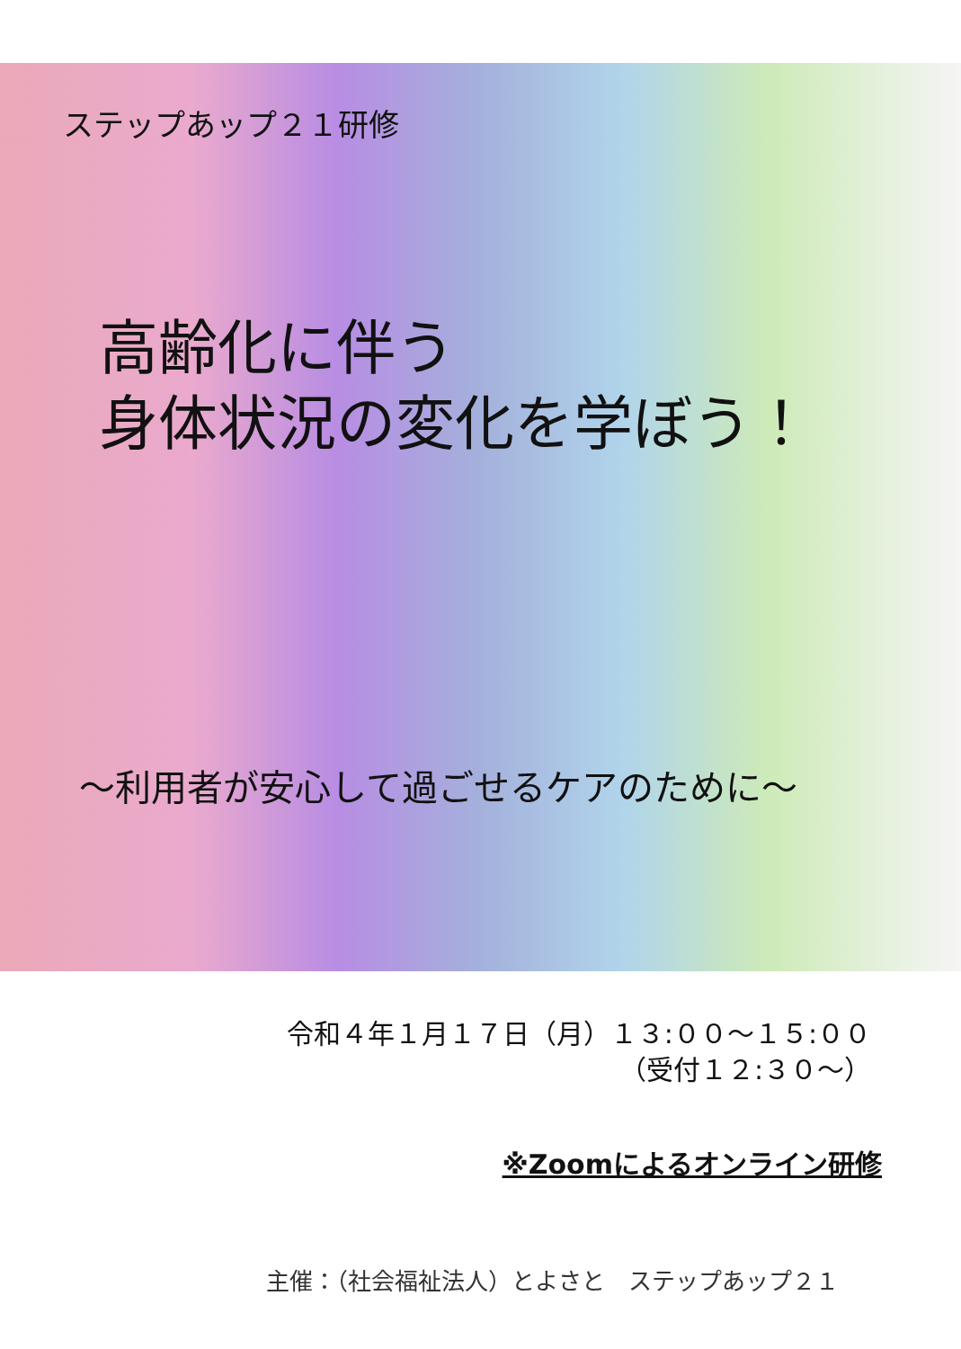ステップあップ２１研修
高齢化に伴う
身体状況の変化を学ぼう！
～利用者が安心して過ごせるケアのために～
令和４年１月１７日（月）１３:００～１５:００
（受付１２:３０～）
※Zoomによるオンライン研修
主催：（社会福祉法人）とよさと　ステップあップ２１